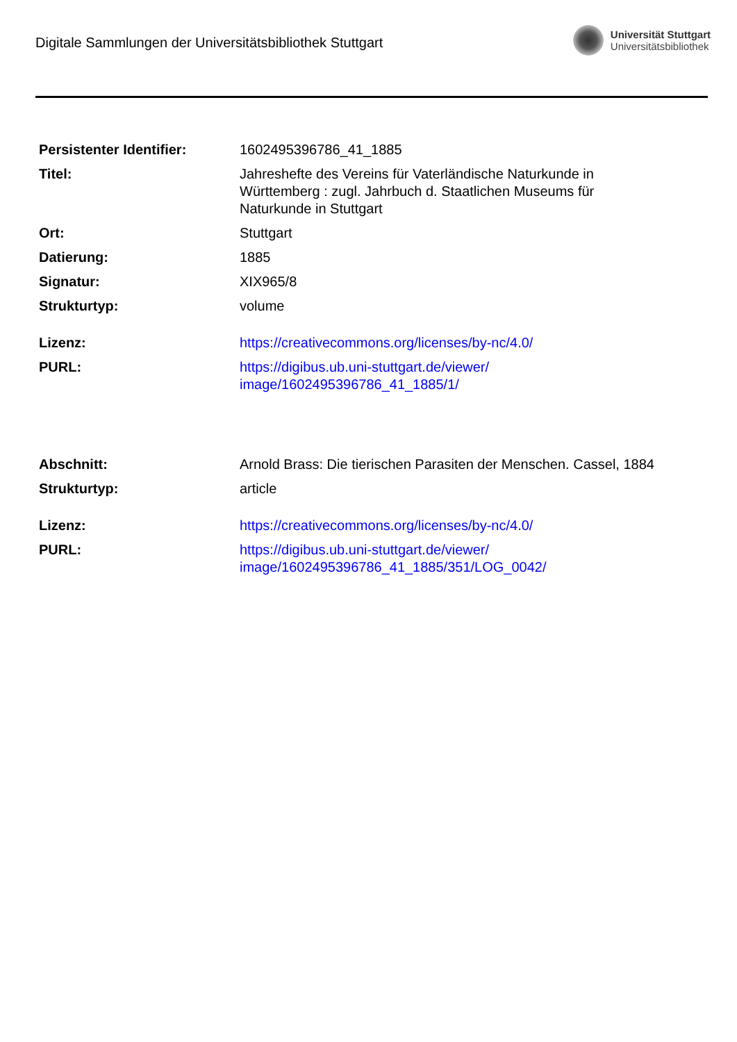Digitale Sammlungen der Universitätsbibliothek Stuttgart
Universität Stuttgart
Universitätsbibliothek
| Persistenter Identifier: | 1602495396786_41_1885 |
| Titel: | Jahreshefte des Vereins für Vaterländische Naturkunde in Württemberg : zugl. Jahrbuch d. Staatlichen Museums für Naturkunde in Stuttgart |
| Ort: | Stuttgart |
| Datierung: | 1885 |
| Signatur: | XIX965/8 |
| Strukturtyp: | volume |
| Lizenz: | https://creativecommons.org/licenses/by-nc/4.0/ |
| PURL: | https://digibus.ub.uni-stuttgart.de/viewer/ image/1602495396786_41_1885/1/ |
| Abschnitt: | Arnold Brass: Die tierischen Parasiten der Menschen. Cassel, 1884 |
| Strukturtyp: | article |
| Lizenz: | https://creativecommons.org/licenses/by-nc/4.0/ |
| PURL: | https://digibus.ub.uni-stuttgart.de/viewer/ image/1602495396786_41_1885/351/LOG_0042/ |